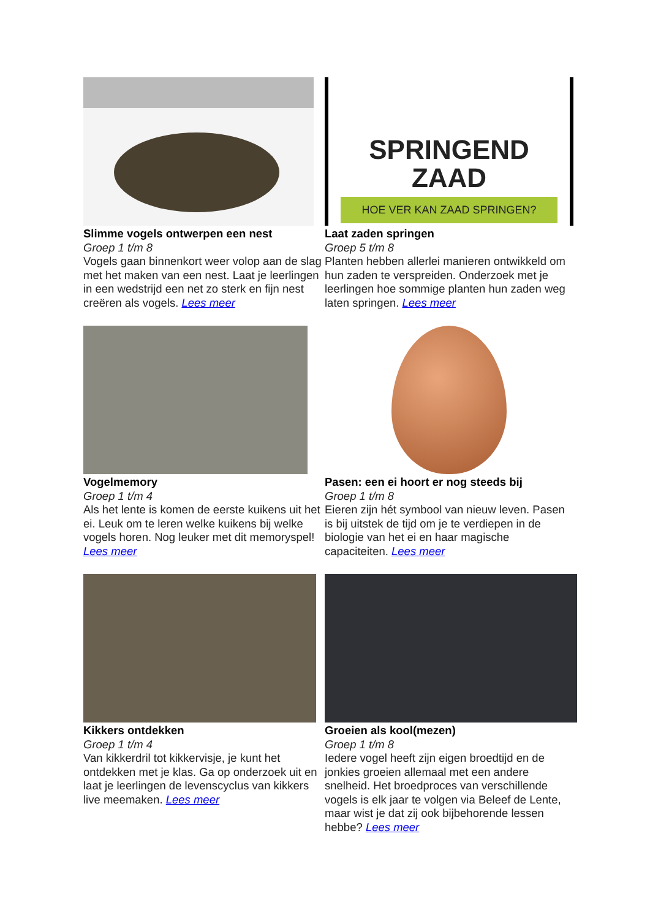Slimme vogels ontwerpen een nest
Groep 1 t/m 8
Vogels gaan binnenkort weer volop aan de slag met het maken van een nest. Laat je leerlingen in een wedstrijd een net zo sterk en fijn nest creëren als vogels. Lees meer
SPRINGEND
ZAAD
HOE VER KAN ZAAD SPRINGEN?
Laat zaden springen
Groep 5 t/m 8
Planten hebben allerlei manieren ontwikkeld om hun zaden te verspreiden. Onderzoek met je leerlingen hoe sommige planten hun zaden weg laten springen. Lees meer
Vogelmemory
Groep 1 t/m 4
Als het lente is komen de eerste kuikens uit het ei. Leuk om te leren welke kuikens bij welke vogels horen. Nog leuker met dit memoryspel! Lees meer
Pasen: een ei hoort er nog steeds bij
Groep 1 t/m 8
Eieren zijn hét symbool van nieuw leven. Pasen is bij uitstek de tijd om je te verdiepen in de biologie van het ei en haar magische capaciteiten. Lees meer
Kikkers ontdekken
Groep 1 t/m 4
Van kikkerdril tot kikkervisje, je kunt het ontdekken met je klas. Ga op onderzoek uit en laat je leerlingen de levenscyclus van kikkers live meemaken. Lees meer
Groeien als kool(mezen)
Groep 1 t/m 8
Iedere vogel heeft zijn eigen broedtijd en de jonkies groeien allemaal met een andere snelheid. Het broedproces van verschillende vogels is elk jaar te volgen via Beleef de Lente, maar wist je dat zij ook bijbehorende lessen hebbe? Lees meer